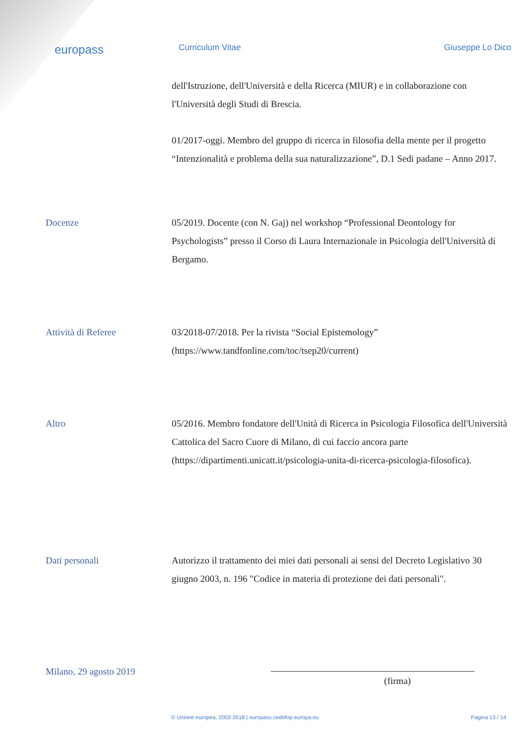europass
Curriculum Vitae Giuseppe Lo Dico
dell'Istruzione, dell'Università e della Ricerca (MIUR) e in collaborazione con l'Università degli Studi di Brescia.
01/2017-oggi. Membro del gruppo di ricerca in filosofia della mente per il progetto “Intenzionalità e problema della sua naturalizzazione”, D.1 Sedi padane – Anno 2017.
Docenze 05/2019. Docente (con N. Gaj) nel workshop “Professional Deontology for Psychologists” presso il Corso di Laura Internazionale in Psicologia dell'Università di Bergamo.
Attività di Referee 03/2018-07/2018. Per la rivista “Social Epistemology” (https://www.tandfonline.com/toc/tsep20/current)
Altro 05/2016. Membro fondatore dell'Unità di Ricerca in Psicologia Filosofica dell'Università Cattolica del Sacro Cuore di Milano, di cui faccio ancora parte (https://dipartimenti.unicatt.it/psicologia-unita-di-ricerca-psicologia-filosofica).
Dati personali Autorizzo il trattamento dei miei dati personali ai sensi del Decreto Legislativo 30 giugno 2003, n. 196 "Codice in materia di protezione dei dati personali".
Milano, 29 agosto 2019
(firma)
© Unione europea, 2002-2018 | europass.cedefop.europa.eu Pagina 13 / 14